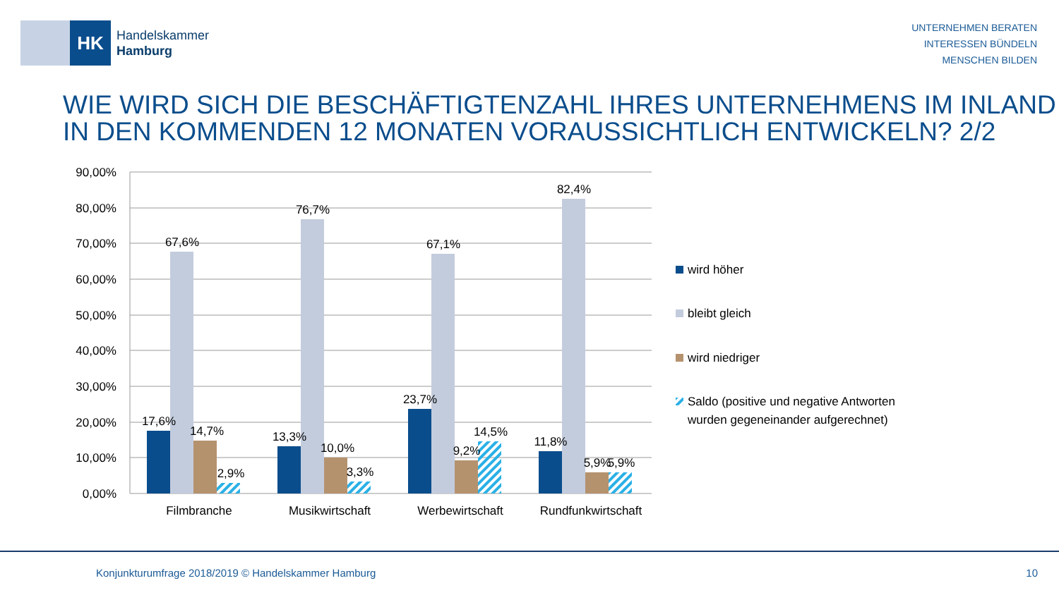HK
Handelskammer
Hamburg
UNTERNEHMEN BERATEN
INTERESSEN BÜNDELN
MENSCHEN BILDEN
WIE WIRD SICH DIE BESCHÄFTIGTENZAHL IHRES UNTERNEHMENS IM INLAND
IN DEN KOMMENDEN 12 MONATEN VORAUSSICHTLICH ENTWICKELN? 2/2
90,00%
80,00%
70,00%
60,00%
50,00%
40,00%
30,00%
20,00%
10,00%
0,00%
17,6%
67,6%
14,7%
2,9%
13,3%
76,7%
10,0%
3,3%
23,7%
67,1%
9,2%
14,5%
11,8%
82,4%
5,9%
5,9%
Filmbranche
Musikwirtschaft
Werbewirtschaft
Rundfunkwirtschaft
wird höher
bleibt gleich
wird niedriger
Saldo (positive und negative Antworten
wurden gegeneinander aufgerechnet)
Konjunkturumfrage 2018/2019 © Handelskammer Hamburg
10